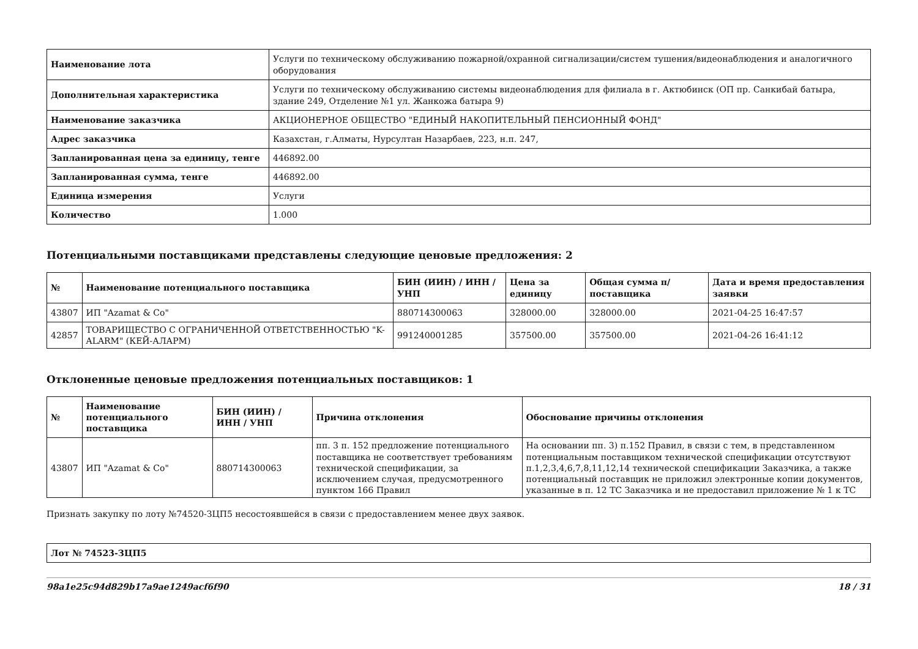| Наименование лота | Услуги по техническому обслуживанию пожарной/охранной сигнализации/систем тушения/видеонаблюдения и аналогичного оборудования |
| Дополнительная характеристика | Услуги по техническому обслуживанию системы видеонаблюдения для филиала в г. Актюбинск (ОП пр. Санкибай батыра, здание 249, Отделение №1 ул. Жанкожа батыра 9) |
| Наименование заказчика | АКЦИОНЕРНОЕ ОБЩЕСТВО "ЕДИНЫЙ НАКОПИТЕЛЬНЫЙ ПЕНСИОННЫЙ ФОНД" |
| Адрес заказчика | Казахстан, г.Алматы, Нурсултан Назарбаев, 223, н.п. 247, |
| Запланированная цена за единицу, тенге | 446892.00 |
| Запланированная сумма, тенге | 446892.00 |
| Единица измерения | Услуги |
| Количество | 1.000 |
Потенциальными поставщиками представлены следующие ценовые предложения: 2
| № | Наименование потенциального поставщика | БИН (ИИН) / ИНН / УНП | Цена за единицу | Общая сумма п/поставщика | Дата и время предоставления заявки |
| --- | --- | --- | --- | --- | --- |
| 43807 | ИП "Azamat & Co" | 880714300063 | 328000.00 | 328000.00 | 2021-04-25 16:47:57 |
| 42857 | ТОВАРИЩЕСТВО С ОГРАНИЧЕННОЙ ОТВЕТСТВЕННОСТЬЮ "K-ALARM" (КЕЙ-АЛАРМ) | 991240001285 | 357500.00 | 357500.00 | 2021-04-26 16:41:12 |
Отклоненные ценовые предложения потенциальных поставщиков: 1
| № | Наименование потенциального поставщика | БИН (ИИН) / ИНН / УНП | Причина отклонения | Обоснование причины отклонения |
| --- | --- | --- | --- | --- |
| 43807 | ИП "Azamat & Co" | 880714300063 | пп. 3 п. 152 предложение потенциального поставщика не соответствует требованиям технической спецификации, за исключением случая, предусмотренного пунктом 166 Правил | На основании пп. 3) п.152 Правил, в связи с тем, в представленном потенциальным поставщиком технической спецификации отсутствуют п.1,2,3,4,6,7,8,11,12,14 технической спецификации Заказчика, а также потенциальный поставщик не приложил электронные копии документов, указанные в п. 12 ТС Заказчика и не предоставил приложение № 1 к ТС |
Признать закупку по лоту №74520-ЗЦП5 несостоявшейся в связи с предоставлением менее двух заявок.
| Лот № 74523-ЗЦП5 |
| --- |
98a1e25c94d829b17a9ae1249acf6f90 18 / 31